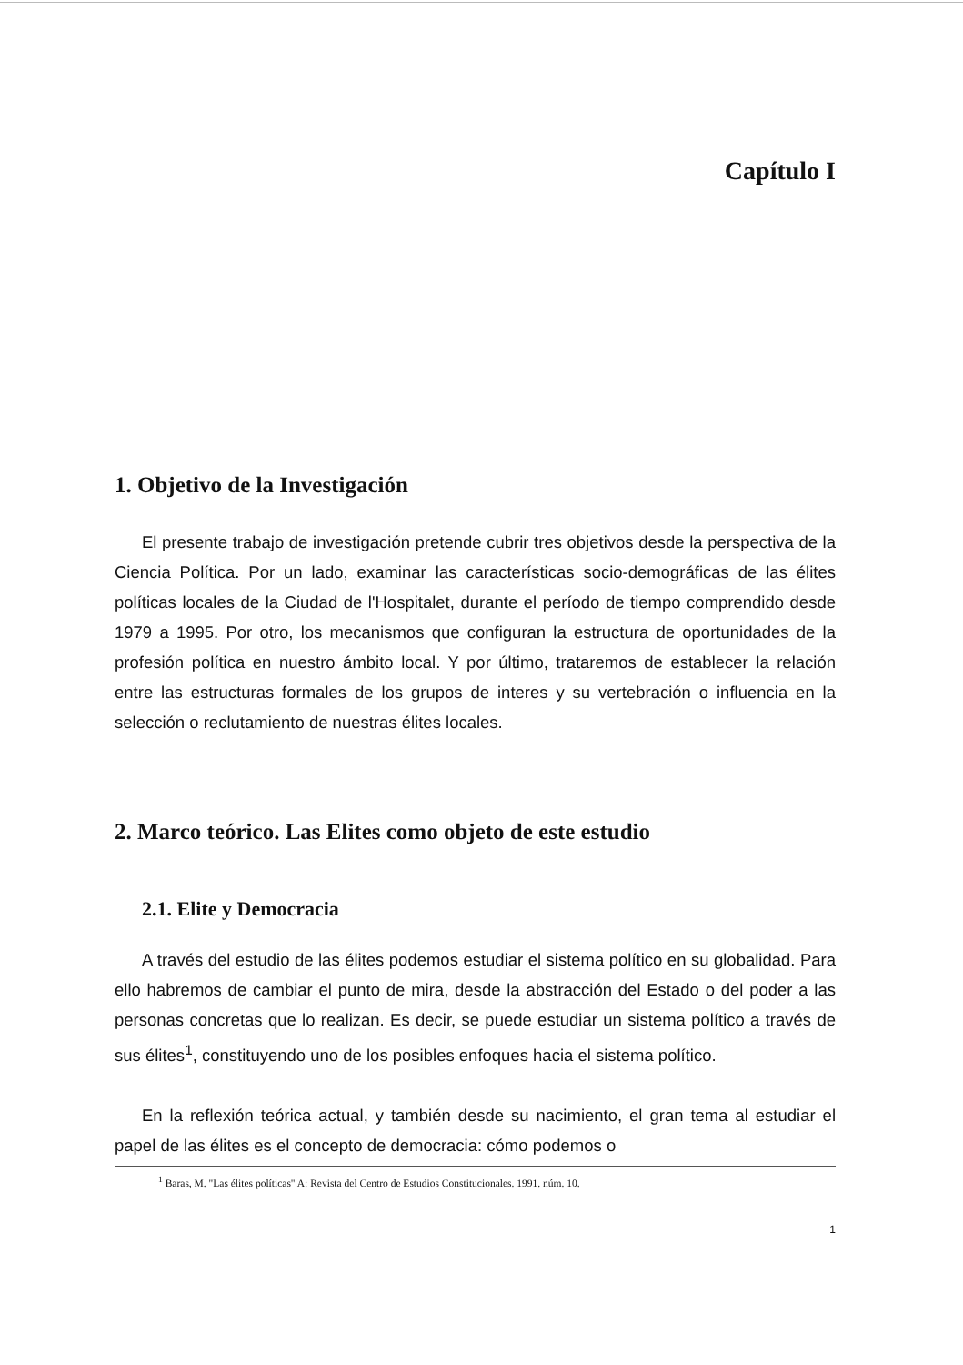Capítulo I
1. Objetivo de la Investigación
El presente trabajo de investigación pretende cubrir tres objetivos desde la perspectiva de la Ciencia Política. Por un lado, examinar las características socio-demográficas de las élites políticas locales de la Ciudad de l'Hospitalet, durante el período de tiempo comprendido desde 1979 a 1995. Por otro, los mecanismos que configuran la estructura de oportunidades de la profesión política en nuestro ámbito local. Y por último, trataremos de establecer la relación entre las estructuras formales de los grupos de interes y su vertebración o influencia en la selección o reclutamiento de nuestras élites locales.
2. Marco teórico. Las Elites como objeto de este estudio
2.1. Elite y Democracia
A través del estudio de las élites podemos estudiar el sistema político en su globalidad. Para ello habremos de cambiar el punto de mira, desde la abstracción del Estado o del poder a las personas concretas que lo realizan. Es decir, se puede estudiar un sistema político a través de sus élites<sup>1</sup>, constituyendo uno de los posibles enfoques hacia el sistema político.
En la reflexión teórica actual, y también desde su nacimiento, el gran tema al estudiar el papel de las élites es el concepto de democracia: cómo podemos o
<sup>1</sup> Baras, M. "Las élites políticas" A: Revista del Centro de Estudios Constitucionales. 1991. núm. 10.
1